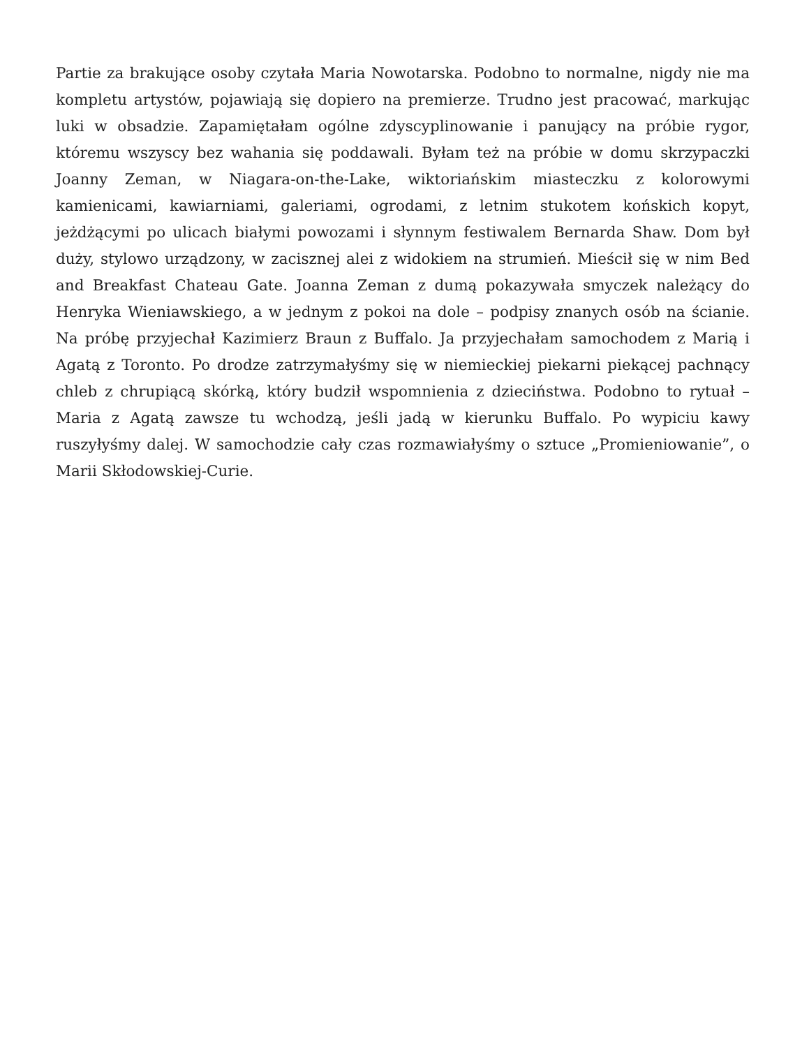Partie za brakujące osoby czytała Maria Nowotarska. Podobno to normalne, nigdy nie ma kompletu artystów, pojawiają się dopiero na premierze. Trudno jest pracować, markując luki w obsadzie. Zapamiętałam ogólne zdyscyplinowanie i panujący na próbie rygor, któremu wszyscy bez wahania się poddawali. Byłam też na próbie w domu skrzypaczki Joanny Zeman, w Niagara-on-the-Lake, wiktoriańskim miasteczku z kolorowymi kamienicami, kawiarniami, galeriami, ogrodami, z letnim stukotem końskich kopyt, jeżdżącymi po ulicach białymi powozami i słynnym festiwalem Bernarda Shaw. Dom był duży, stylowo urządzony, w zacisznej alei z widokiem na strumień. Mieścił się w nim Bed and Breakfast Chateau Gate. Joanna Zeman z dumą pokazywała smyczek należący do Henryka Wieniawskiego, a w jednym z pokoi na dole – podpisy znanych osób na ścianie. Na próbę przyjechał Kazimierz Braun z Buffalo. Ja przyjechałam samochodem z Marią i Agatą z Toronto. Po drodze zatrzymałyśmy się w niemieckiej piekarni piekącej pachnący chleb z chrupiącą skórką, który budził wspomnienia z dzieciństwa. Podobno to rytuał – Maria z Agatą zawsze tu wchodzą, jeśli jadą w kierunku Buffalo. Po wypiciu kawy ruszyłyśmy dalej. W samochodzie cały czas rozmawiałyśmy o sztuce „Promieniowanie”, o Marii Skłodowskiej-Curie.